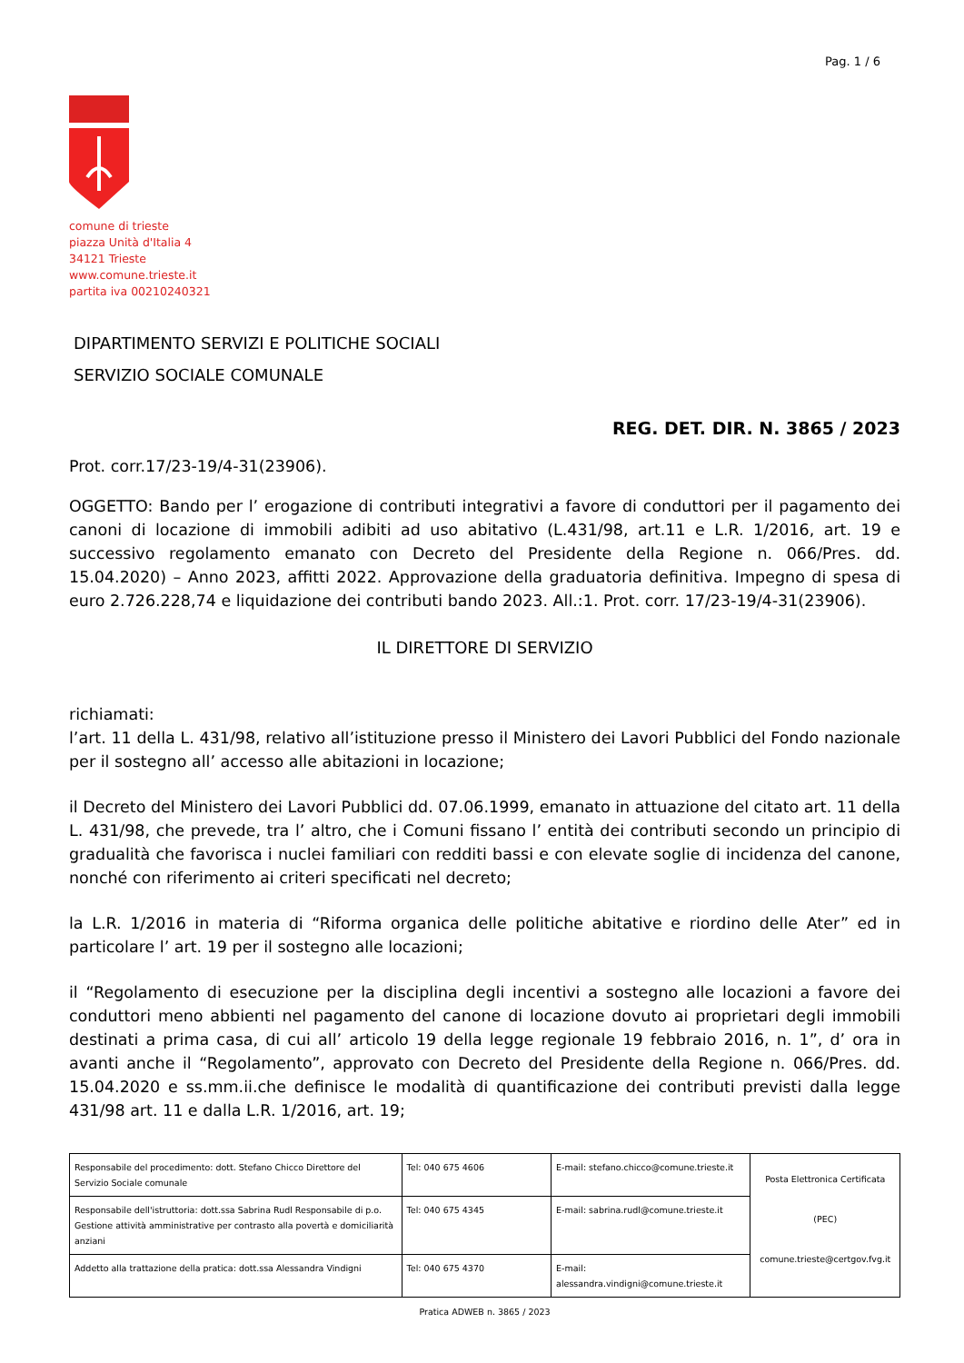Pag. 1 / 6
comune di trieste
piazza Unità d'Italia 4
34121 Trieste
www.comune.trieste.it
partita iva 00210240321
DIPARTIMENTO SERVIZI E POLITICHE SOCIALI
SERVIZIO SOCIALE COMUNALE
REG. DET. DIR. N. 3865 / 2023
Prot. corr.17/23-19/4-31(23906).
OGGETTO: Bando per l’ erogazione di contributi integrativi a favore di conduttori per il pagamento dei canoni di locazione di immobili adibiti ad uso abitativo (L.431/98, art.11 e L.R. 1/2016, art. 19 e successivo regolamento emanato con Decreto del Presidente della Regione n. 066/Pres. dd. 15.04.2020) – Anno 2023, affitti 2022. Approvazione della graduatoria definitiva. Impegno di spesa di euro 2.726.228,74 e liquidazione dei contributi bando 2023. All.:1. Prot. corr. 17/23-19/4-31(23906).
IL DIRETTORE DI SERVIZIO
richiamati:
l’art. 11 della L. 431/98, relativo all’istituzione presso il Ministero dei Lavori Pubblici del Fondo nazionale per il sostegno all’ accesso alle abitazioni in locazione;
il Decreto del Ministero dei Lavori Pubblici dd. 07.06.1999, emanato in attuazione del citato art. 11 della L. 431/98, che prevede, tra l’ altro, che i Comuni fissano l’ entità dei contributi secondo un principio di gradualità che favorisca i nuclei familiari con redditi bassi e con elevate soglie di incidenza del canone, nonché con riferimento ai criteri specificati nel decreto;
la L.R. 1/2016 in materia di “Riforma organica delle politiche abitative e riordino delle Ater” ed in particolare l’ art. 19 per il sostegno alle locazioni;
il “Regolamento di esecuzione per la disciplina degli incentivi a sostegno alle locazioni a favore dei conduttori meno abbienti nel pagamento del canone di locazione dovuto ai proprietari degli immobili destinati a prima casa, di cui all’ articolo 19 della legge regionale 19 febbraio 2016, n. 1”, d’ ora in avanti anche il “Regolamento”, approvato con Decreto del Presidente della Regione n. 066/Pres. dd. 15.04.2020 e ss.mm.ii.che definisce le modalità di quantificazione dei contributi previsti dalla legge 431/98 art. 11 e dalla L.R. 1/2016, art. 19;
| Responsabile del procedimento: dott. Stefano Chicco Direttore del Servizio Sociale comunale | Tel: 040 675 4606 | E-mail: stefano.chicco@comune.trieste.it | Posta Elettronica Certificata (PEC) comune.trieste@certgov.fvg.it |
| Responsabile dell'istruttoria: dott.ssa Sabrina Rudl Responsabile di p.o. Gestione attività amministrative per contrasto alla povertà e domiciliarità anziani | Tel: 040 675 4345 | E-mail: sabrina.rudl@comune.trieste.it | |
| Addetto alla trattazione della pratica: dott.ssa Alessandra Vindigni | Tel: 040 675 4370 | E-mail: alessandra.vindigni@comune.trieste.it | |
Pratica ADWEB n. 3865 / 2023